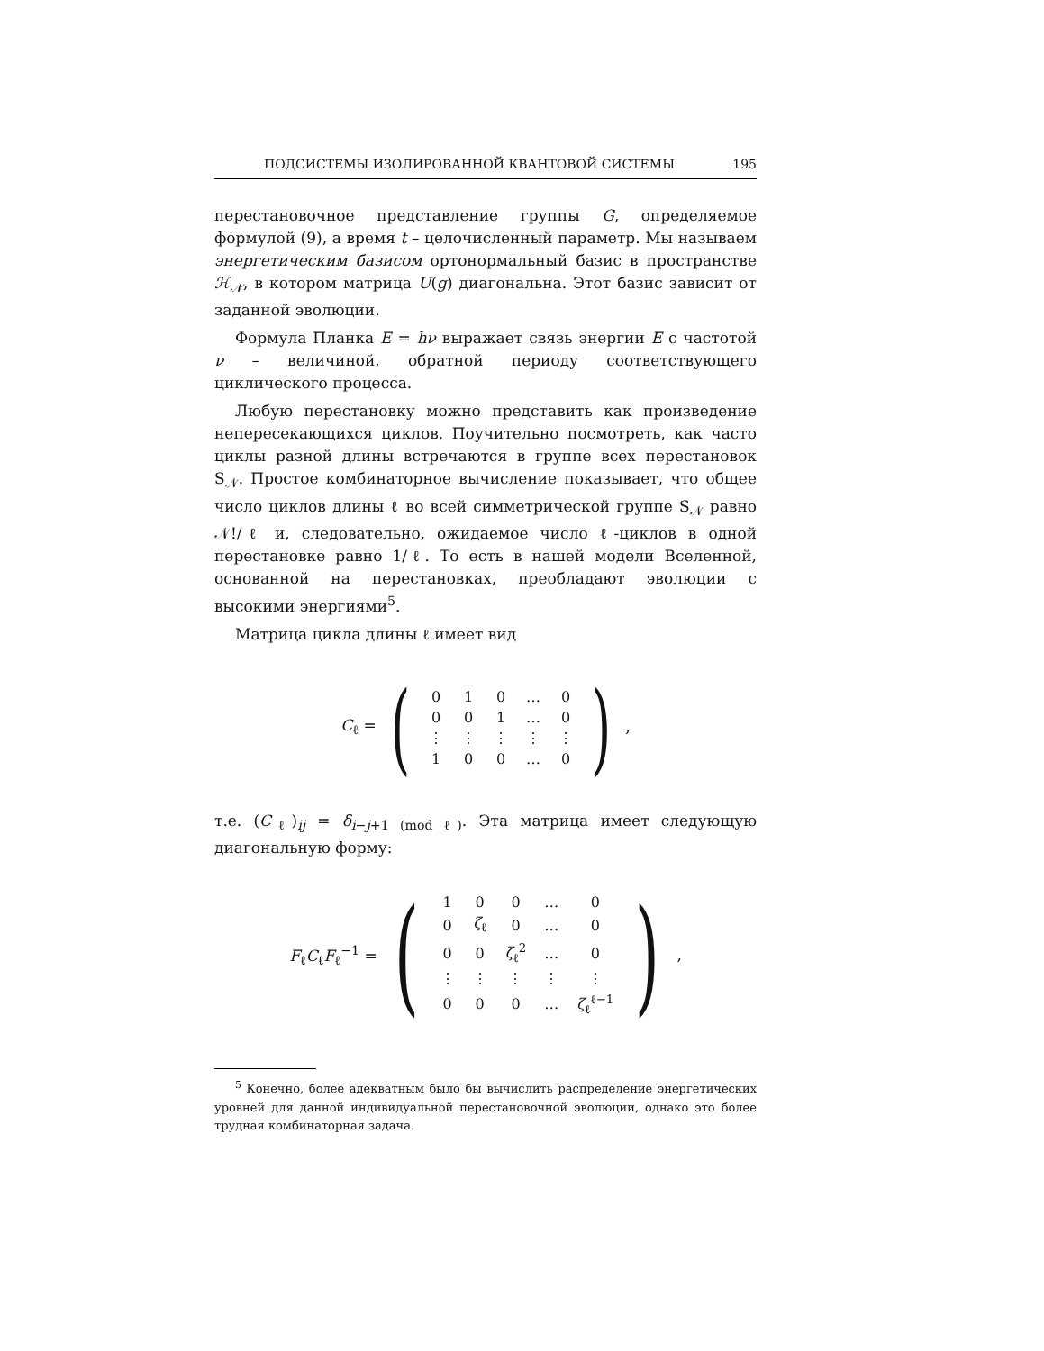ПОДСИСТЕМЫ ИЗОЛИРОВАННОЙ КВАНТОВОЙ СИСТЕМЫ 195
перестановочное представление группы G, определяемое формулой (9), а время t – целочисленный параметр. Мы называем энергетическим базисом ортонормальный базис в пространстве ℋ<sub>𝒩</sub>, в котором матрица U(g) диагональна. Этот базис зависит от заданной эволюции.
Формула Планка E = hν выражает связь энергии E с частотой ν – величиной, обратной периоду соответствующего циклического процесса.
Любую перестановку можно представить как произведение непересекающихся циклов. Поучительно посмотреть, как часто циклы разной длины встречаются в группе всех перестановок S<sub>𝒩</sub>. Простое комбинаторное вычисление показывает, что общее число циклов длины ℓ во всей симметрической группе S<sub>𝒩</sub> равно 𝒩!/ℓ и, следовательно, ожидаемое число ℓ-циклов в одной перестановке равно 1/ℓ. То есть в нашей модели Вселенной, основанной на перестановках, преобладают эволюции с высокими энергиями<sup>5</sup>.
Матрица цикла длины ℓ имеет вид
C<sub>ℓ</sub> =
(
| 0 | 1 | 0 | … | 0 |
| 0 | 0 | 1 | … | 0 |
| ⋮ | ⋮ | ⋮ | ⋮ | ⋮ |
| 1 | 0 | 0 | … | 0 |
)
,
т.е. (C<sub>ℓ</sub>)<sub>ij</sub> = δ<sub>i−j+1 (mod ℓ)</sub>. Эта матрица имеет следующую диагональную форму:
F<sub>ℓ</sub>C<sub>ℓ</sub>F<sub>ℓ</sub><sup>−1</sup> =
(
| 1 | 0 | 0 | … | 0 |
| 0 | ζ<sub>ℓ</sub> | 0 | … | 0 |
| 0 | 0 | ζ<sub>ℓ</sub><sup>2</sup> | … | 0 |
| ⋮ | ⋮ | ⋮ | ⋮ | ⋮ |
| 0 | 0 | 0 | … | ζ<sub>ℓ</sub><sup>ℓ−1</sup> |
)
,
<sup>5</sup> Конечно, более адекватным было бы вычислить распределение энергетических уровней для данной индивидуальной перестановочной эволюции, однако это более трудная комбинаторная задача.